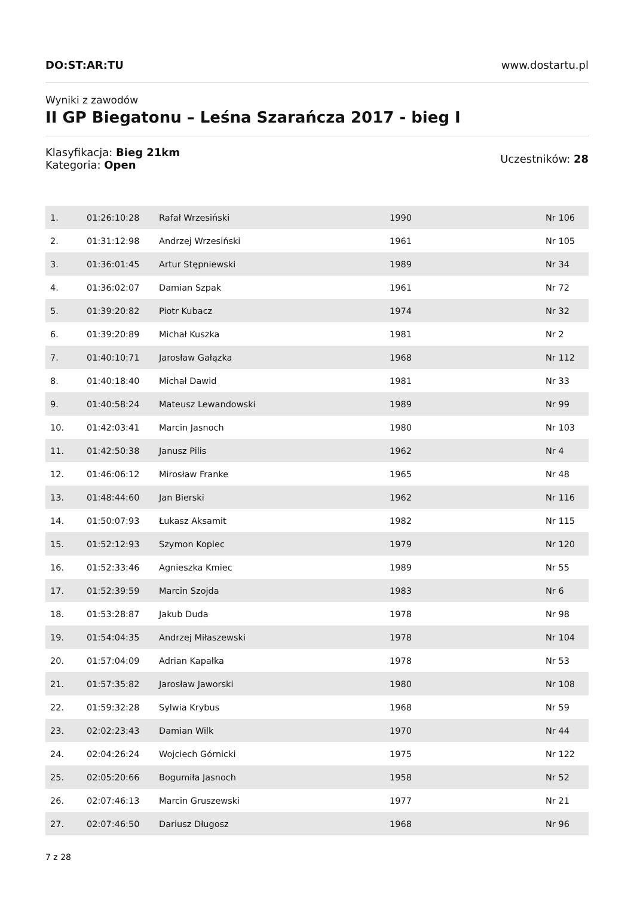DO:ST:AR:TU www.dostartu.pl
Wyniki z zawodów
II GP Biegatonu – Leśna Szarańcza 2017 - bieg I
Klasyfikacja: Bieg 21km
Kategoria: Open
Uczestników: 28
| 1. | 01:26:10:28 | Rafał Wrzesiński | 1990 | Nr 106 |
| 2. | 01:31:12:98 | Andrzej Wrzesiński | 1961 | Nr 105 |
| 3. | 01:36:01:45 | Artur Stępniewski | 1989 | Nr 34 |
| 4. | 01:36:02:07 | Damian Szpak | 1961 | Nr 72 |
| 5. | 01:39:20:82 | Piotr Kubacz | 1974 | Nr 32 |
| 6. | 01:39:20:89 | Michał Kuszka | 1981 | Nr 2 |
| 7. | 01:40:10:71 | Jarosław Gałązka | 1968 | Nr 112 |
| 8. | 01:40:18:40 | Michał Dawid | 1981 | Nr 33 |
| 9. | 01:40:58:24 | Mateusz Lewandowski | 1989 | Nr 99 |
| 10. | 01:42:03:41 | Marcin Jasnoch | 1980 | Nr 103 |
| 11. | 01:42:50:38 | Janusz Pilis | 1962 | Nr 4 |
| 12. | 01:46:06:12 | Mirosław Franke | 1965 | Nr 48 |
| 13. | 01:48:44:60 | Jan Bierski | 1962 | Nr 116 |
| 14. | 01:50:07:93 | Łukasz Aksamit | 1982 | Nr 115 |
| 15. | 01:52:12:93 | Szymon Kopiec | 1979 | Nr 120 |
| 16. | 01:52:33:46 | Agnieszka Kmiec | 1989 | Nr 55 |
| 17. | 01:52:39:59 | Marcin Szojda | 1983 | Nr 6 |
| 18. | 01:53:28:87 | Jakub Duda | 1978 | Nr 98 |
| 19. | 01:54:04:35 | Andrzej Miłaszewski | 1978 | Nr 104 |
| 20. | 01:57:04:09 | Adrian Kapałka | 1978 | Nr 53 |
| 21. | 01:57:35:82 | Jarosław Jaworski | 1980 | Nr 108 |
| 22. | 01:59:32:28 | Sylwia Krybus | 1968 | Nr 59 |
| 23. | 02:02:23:43 | Damian Wilk | 1970 | Nr 44 |
| 24. | 02:04:26:24 | Wojciech Górnicki | 1975 | Nr 122 |
| 25. | 02:05:20:66 | Bogumiła Jasnoch | 1958 | Nr 52 |
| 26. | 02:07:46:13 | Marcin Gruszewski | 1977 | Nr 21 |
| 27. | 02:07:46:50 | Dariusz Długosz | 1968 | Nr 96 |
7 z 28